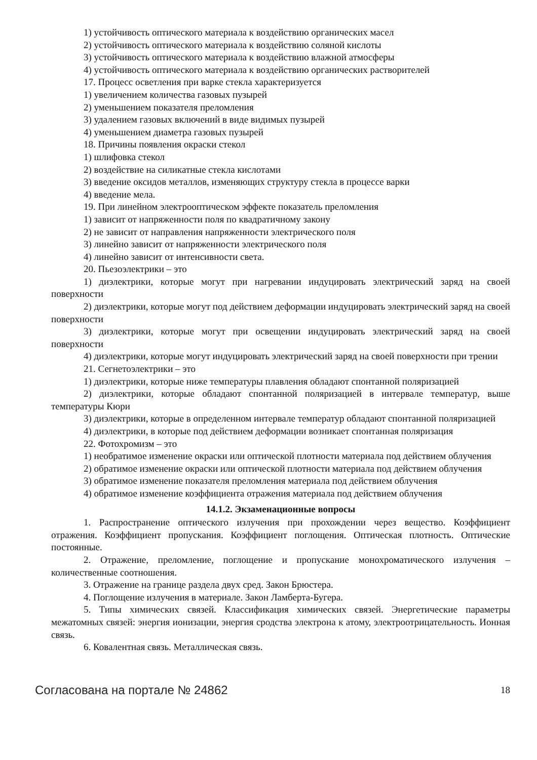1) устойчивость оптического материала к воздействию органических масел
2) устойчивость оптического материала к воздействию соляной кислоты
3) устойчивость оптического материала к воздействию влажной атмосферы
4) устойчивость оптического материала к воздействию органических растворителей
17. Процесс осветления при варке стекла характеризуется
1) увеличением количества газовых пузырей
2) уменьшением показателя преломления
3) удалением газовых включений в виде видимых пузырей
4) уменьшением диаметра газовых пузырей
18. Причины появления окраски стекол
1) шлифовка стекол
2) воздействие на силикатные стекла кислотами
3) введение оксидов металлов, изменяющих структуру стекла в процессе варки
4) введение мела.
19. При линейном электрооптическом эффекте показатель преломления
1) зависит от напряженности поля по квадратичному закону
2) не зависит от направления напряженности электрического поля
3) линейно зависит от напряженности электрического поля
4) линейно зависит от интенсивности света.
20. Пьезоэлектрики – это
1) диэлектрики, которые могут при нагревании индуцировать электрический заряд на своей поверхности
2) диэлектрики, которые могут под действием деформации индуцировать электрический заряд на своей поверхности
3) диэлектрики, которые могут при освещении индуцировать электрический заряд на своей поверхности
4) диэлектрики, которые могут индуцировать электрический заряд на своей поверхности при трении
21. Сегнетоэлектрики – это
1) диэлектрики, которые ниже температуры плавления обладают спонтанной поляризацией
2) диэлектрики, которые обладают спонтанной поляризацией в интервале температур, выше температуры Кюри
3) диэлектрики, которые в определенном интервале температур обладают спонтанной поляризацией
4) диэлектрики, в которые под действием деформации возникает спонтанная поляризация
22. Фотохромизм – это
1) необратимое изменение окраски или оптической плотности материала под действием облучения
2) обратимое изменение окраски или оптической плотности материала под действием облучения
3) обратимое изменение показателя преломления материала под действием облучения
4) обратимое изменение коэффициента отражения материала под действием облучения
14.1.2. Экзаменационные вопросы
1. Распространение оптического излучения при прохождении через вещество. Коэффициент отражения. Коэффициент пропускания. Коэффициент поглощения. Оптическая плотность. Оптические постоянные.
2. Отражение, преломление, поглощение и пропускание монохроматического излучения – количественные соотношения.
3. Отражение на границе раздела двух сред. Закон Брюстера.
4. Поглощение излучения в материале. Закон Ламберта-Бугера.
5. Типы химических связей. Классификация химических связей. Энергетические параметры межатомных связей: энергия ионизации, энергия сродства электрона к атому, электроотрицательность. Ионная связь.
6. Ковалентная связь. Металлическая связь.
Согласована на портале № 24862 18